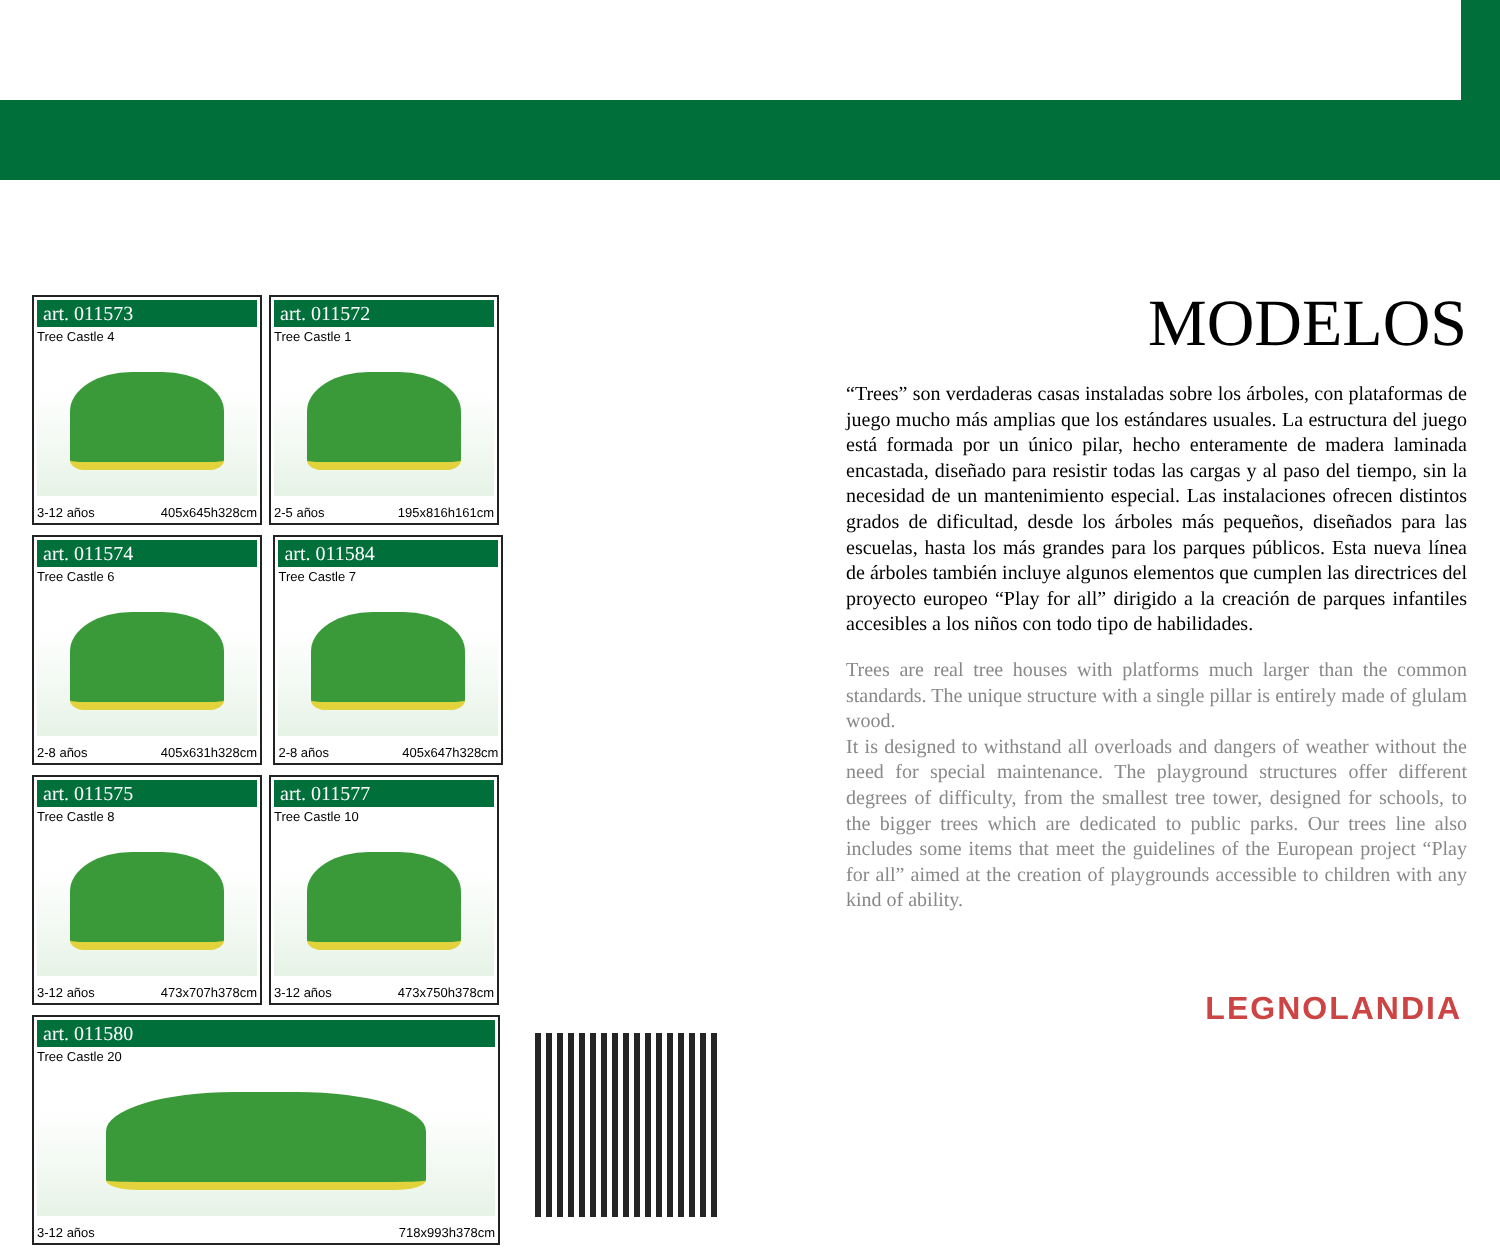art. 011573
Tree Castle 4
3-12 años 405x645h328cm
art. 011572
Tree Castle 1
2-5 años 195x816h161cm
art. 011574
Tree Castle 6
2-8 años 405x631h328cm
art. 011584
Tree Castle 7
2-8 años 405x647h328cm
art. 011575
Tree Castle 8
3-12 años 473x707h378cm
art. 011577
Tree Castle 10
3-12 años 473x750h378cm
art. 011580
Tree Castle 20
3-12 años 718x993h378cm
MODELOS
“Trees” son verdaderas casas instaladas sobre los árboles, con plataformas de juego mucho más amplias que los estándares usuales. La estructura del juego está formada por un único pilar, hecho enteramente de madera laminada encastada, diseñado para resistir todas las cargas y al paso del tiempo, sin la necesidad de un mantenimiento especial. Las instalaciones ofrecen distintos grados de dificultad, desde los árboles más pequeños, diseñados para las escuelas, hasta los más grandes para los parques públicos. Esta nueva línea de árboles también incluye algunos elementos que cumplen las directrices del proyecto europeo “Play for all” dirigido a la creación de parques infantiles accesibles a los niños con todo tipo de habilidades.
Trees are real tree houses with platforms much larger than the common standards. The unique structure with a single pillar is entirely made of glulam wood.
It is designed to withstand all overloads and dangers of weather without the need for special maintenance. The playground structures offer different degrees of difficulty, from the smallest tree tower, designed for schools, to the bigger trees which are dedicated to public parks. Our trees line also includes some items that meet the guidelines of the European project “Play for all” aimed at the creation of playgrounds accessible to children with any kind of ability.
LEGNOLANDIA